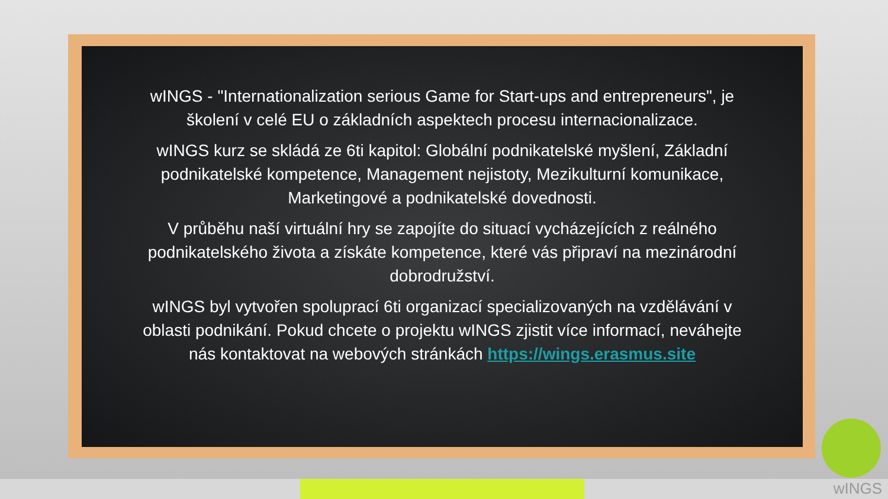wINGS - "Internationalization serious Game for Start-ups and entrepreneurs", je školení v celé EU o základních aspektech procesu internacionalizace.
wINGS kurz se skládá ze 6ti kapitol: Globální podnikatelské myšlení, Základní podnikatelské kompetence, Management nejistoty, Mezikulturní komunikace, Marketingové a podnikatelské dovednosti.
V průběhu naší virtuální hry se zapojíte do situací vycházejících z reálného podnikatelského života a získáte kompetence, které vás připraví na mezinárodní dobrodružství.
wINGS byl vytvořen spoluprací 6ti organizací specializovaných na vzdělávání v oblasti podnikání. Pokud chcete o projektu wINGS zjistit více informací, neváhejte nás kontaktovat na webových stránkách https://wings.erasmus.site
wINGS